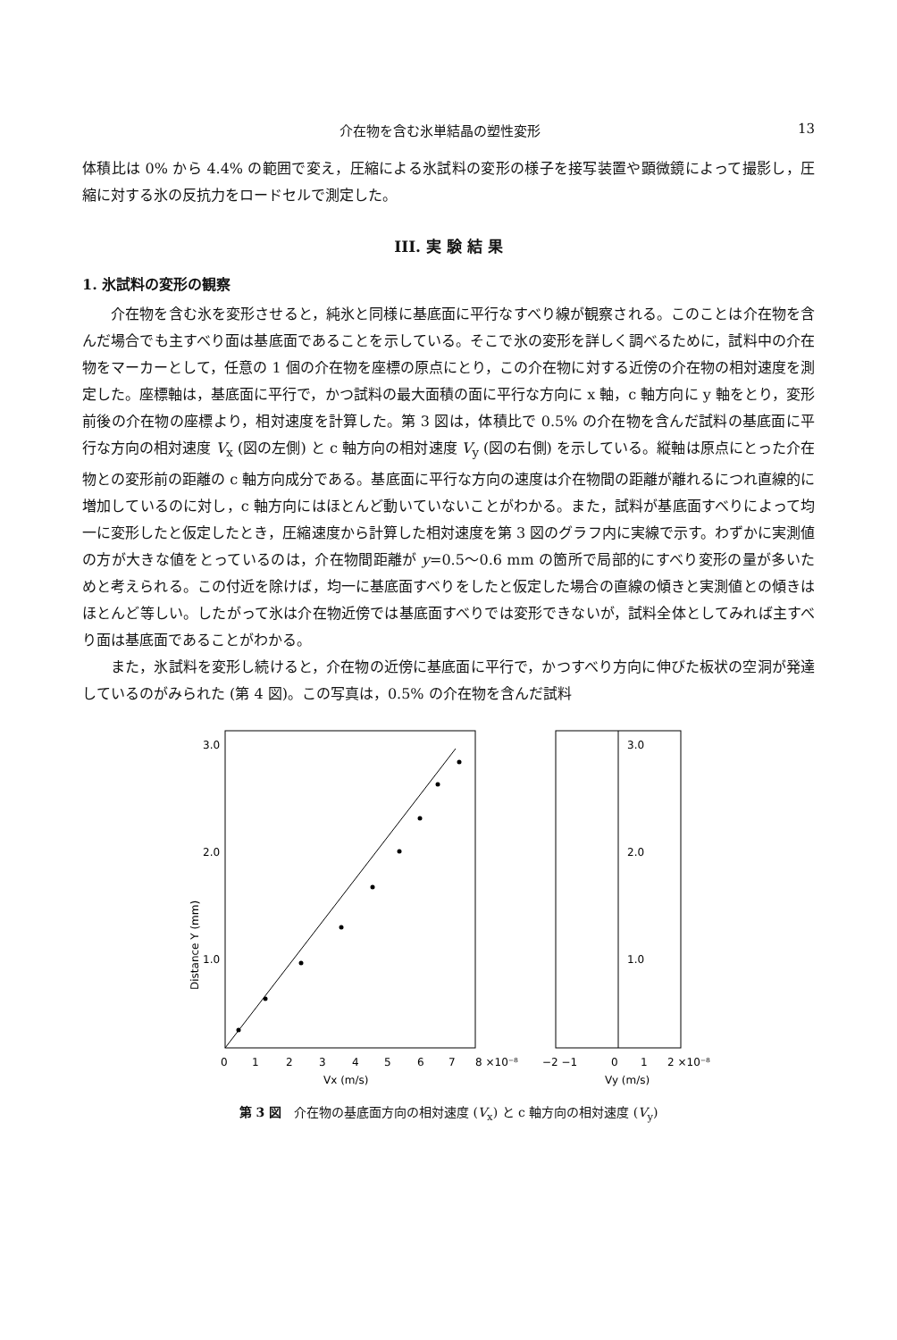介在物を含む氷単結晶の塑性変形 13
体積比は 0% から 4.4% の範囲で変え，圧縮による氷試料の変形の様子を接写装置や顕微鏡によって撮影し，圧縮に対する氷の反抗力をロードセルで測定した。
III. 実 験 結 果
1. 氷試料の変形の観察
介在物を含む氷を変形させると，純氷と同様に基底面に平行なすべり線が観察される。このことは介在物を含んだ場合でも主すべり面は基底面であることを示している。そこで氷の変形を詳しく調べるために，試料中の介在物をマーカーとして，任意の 1 個の介在物を座標の原点にとり，この介在物に対する近傍の介在物の相対速度を測定した。座標軸は，基底面に平行で，かつ試料の最大面積の面に平行な方向に x 軸，c 軸方向に y 軸をとり，変形前後の介在物の座標より，相対速度を計算した。第 3 図は，体積比で 0.5% の介在物を含んだ試料の基底面に平行な方向の相対速度 V<sub>x</sub> (図の左側) と c 軸方向の相対速度 V<sub>y</sub> (図の右側) を示している。縦軸は原点にとった介在物との変形前の距離の c 軸方向成分である。基底面に平行な方向の速度は介在物間の距離が離れるにつれ直線的に増加しているのに対し，c 軸方向にはほとんど動いていないことがわかる。また，試料が基底面すべりによって均一に変形したと仮定したとき，圧縮速度から計算した相対速度を第 3 図のグラフ内に実線で示す。わずかに実測値の方が大きな値をとっているのは，介在物間距離が y=0.5〜0.6 mm の箇所で局部的にすべり変形の量が多いためと考えられる。この付近を除けば，均一に基底面すべりをしたと仮定した場合の直線の傾きと実測値との傾きはほとんど等しい。したがって氷は介在物近傍では基底面すべりでは変形できないが，試料全体としてみれば主すべり面は基底面であることがわかる。
また，氷試料を変形し続けると，介在物の近傍に基底面に平行で，かつすべり方向に伸びた板状の空洞が発達しているのがみられた (第 4 図)。この写真は，0.5% の介在物を含んだ試料
Distance Y (mm)
3.0
2.0
1.0
0
1
2
3
4
5
6
7
8 ×10⁻⁸
Vx (m/s)
3.0
2.0
1.0
−2 −1
0
1
2 ×10⁻⁸
Vy (m/s)
第 3 図　介在物の基底面方向の相対速度 (V<sub>x</sub>) と c 軸方向の相対速度 (V<sub>y</sub>)